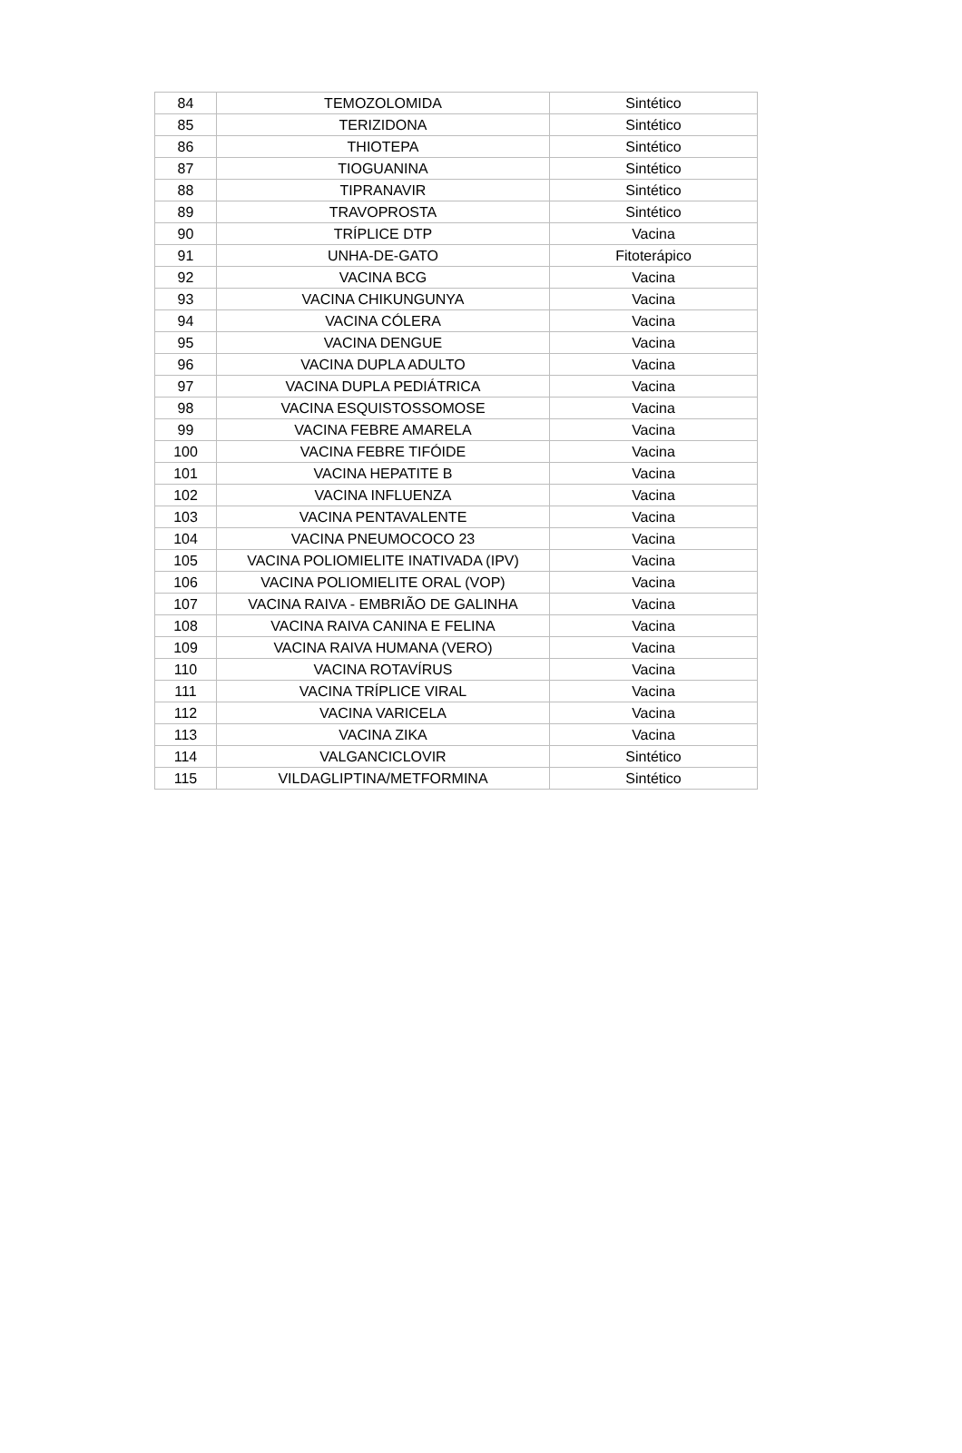| 84 | TEMOZOLOMIDA | Sintético |
| 85 | TERIZIDONA | Sintético |
| 86 | THIOTEPA | Sintético |
| 87 | TIOGUANINA | Sintético |
| 88 | TIPRANAVIR | Sintético |
| 89 | TRAVOPROSTA | Sintético |
| 90 | TRÍPLICE DTP | Vacina |
| 91 | UNHA-DE-GATO | Fitoterápico |
| 92 | VACINA BCG | Vacina |
| 93 | VACINA CHIKUNGUNYA | Vacina |
| 94 | VACINA CÓLERA | Vacina |
| 95 | VACINA DENGUE | Vacina |
| 96 | VACINA DUPLA ADULTO | Vacina |
| 97 | VACINA DUPLA PEDIÁTRICA | Vacina |
| 98 | VACINA ESQUISTOSSOMOSE | Vacina |
| 99 | VACINA FEBRE AMARELA | Vacina |
| 100 | VACINA FEBRE TIFÓIDE | Vacina |
| 101 | VACINA HEPATITE B | Vacina |
| 102 | VACINA INFLUENZA | Vacina |
| 103 | VACINA PENTAVALENTE | Vacina |
| 104 | VACINA PNEUMOCOCO 23 | Vacina |
| 105 | VACINA POLIOMIELITE INATIVADA (IPV) | Vacina |
| 106 | VACINA POLIOMIELITE ORAL (VOP) | Vacina |
| 107 | VACINA RAIVA - EMBRIÃO DE GALINHA | Vacina |
| 108 | VACINA RAIVA CANINA E FELINA | Vacina |
| 109 | VACINA RAIVA HUMANA (VERO) | Vacina |
| 110 | VACINA ROTAVÍRUS | Vacina |
| 111 | VACINA TRÍPLICE VIRAL | Vacina |
| 112 | VACINA VARICELA | Vacina |
| 113 | VACINA ZIKA | Vacina |
| 114 | VALGANCICLOVIR | Sintético |
| 115 | VILDAGLIPTINA/METFORMINA | Sintético |